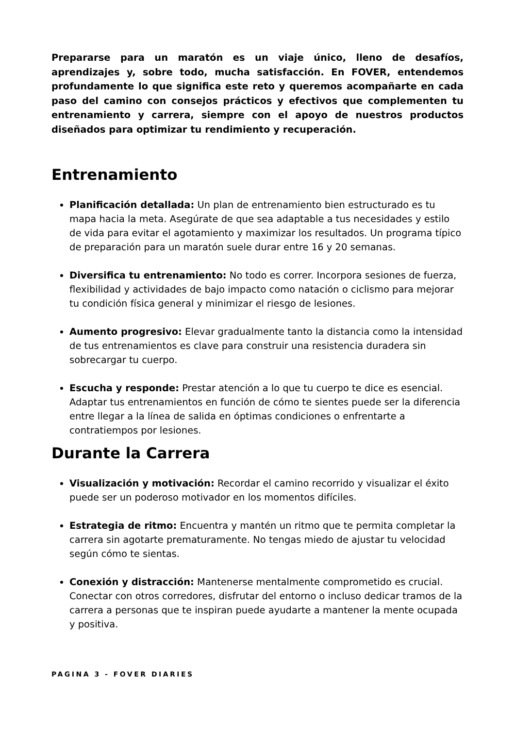Prepararse para un maratón es un viaje único, lleno de desafíos, aprendizajes y, sobre todo, mucha satisfacción. En FOVER, entendemos profundamente lo que significa este reto y queremos acompañarte en cada paso del camino con consejos prácticos y efectivos que complementen tu entrenamiento y carrera, siempre con el apoyo de nuestros productos diseñados para optimizar tu rendimiento y recuperación.
Entrenamiento
Planificación detallada: Un plan de entrenamiento bien estructurado es tu mapa hacia la meta. Asegúrate de que sea adaptable a tus necesidades y estilo de vida para evitar el agotamiento y maximizar los resultados. Un programa típico de preparación para un maratón suele durar entre 16 y 20 semanas.
Diversifica tu entrenamiento: No todo es correr. Incorpora sesiones de fuerza, flexibilidad y actividades de bajo impacto como natación o ciclismo para mejorar tu condición física general y minimizar el riesgo de lesiones.
Aumento progresivo: Elevar gradualmente tanto la distancia como la intensidad de tus entrenamientos es clave para construir una resistencia duradera sin sobrecargar tu cuerpo.
Escucha y responde: Prestar atención a lo que tu cuerpo te dice es esencial. Adaptar tus entrenamientos en función de cómo te sientes puede ser la diferencia entre llegar a la línea de salida en óptimas condiciones o enfrentarte a contratiempos por lesiones.
Durante la Carrera
Visualización y motivación: Recordar el camino recorrido y visualizar el éxito puede ser un poderoso motivador en los momentos difíciles.
Estrategia de ritmo: Encuentra y mantén un ritmo que te permita completar la carrera sin agotarte prematuramente. No tengas miedo de ajustar tu velocidad según cómo te sientas.
Conexión y distracción: Mantenerse mentalmente comprometido es crucial. Conectar con otros corredores, disfrutar del entorno o incluso dedicar tramos de la carrera a personas que te inspiran puede ayudarte a mantener la mente ocupada y positiva.
PAGINA 3 - FOVER DIARIES